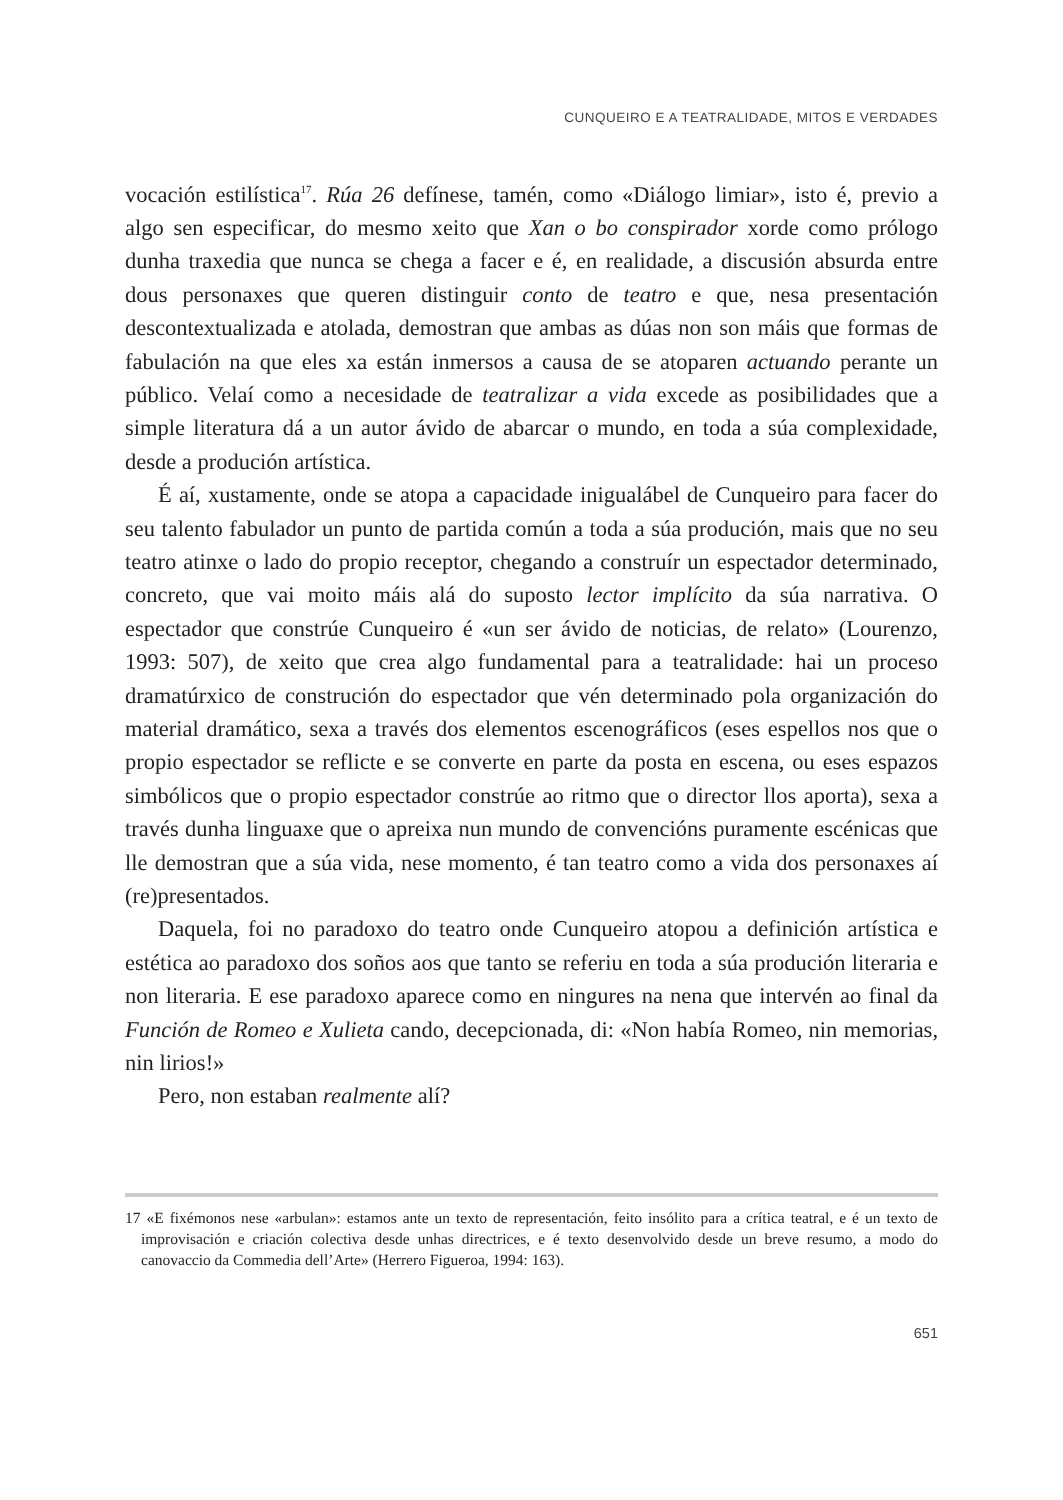CUNQUEIRO E A TEATRALIDADE, MITOS E VERDADES
vocación estilística<sup>17</sup>. Rúa 26 defínese, tamén, como «Diálogo limiar», isto é, previo a algo sen especificar, do mesmo xeito que Xan o bo conspirador xorde como prólogo dunha traxedia que nunca se chega a facer e é, en realidade, a discusión absurda entre dous personaxes que queren distinguir conto de teatro e que, nesa presentación descontextualizada e atolada, demostran que ambas as dúas non son máis que formas de fabulación na que eles xa están inmersos a causa de se atoparen actuando perante un público. Velaí como a necesidade de teatralizar a vida excede as posibilidades que a simple literatura dá a un autor ávido de abarcar o mundo, en toda a súa complexidade, desde a produción artística.
É aí, xustamente, onde se atopa a capacidade inigualábel de Cunqueiro para facer do seu talento fabulador un punto de partida común a toda a súa produción, mais que no seu teatro atinxe o lado do propio receptor, chegando a construír un espectador determinado, concreto, que vai moito máis alá do suposto lector implícito da súa narrativa. O espectador que constrúe Cunqueiro é «un ser ávido de noticias, de relato» (Lourenzo, 1993: 507), de xeito que crea algo fundamental para a teatralidade: hai un proceso dramatúrxico de construción do espectador que vén determinado pola organización do material dramático, sexa a través dos elementos escenográficos (eses espellos nos que o propio espectador se reflicte e se converte en parte da posta en escena, ou eses espazos simbólicos que o propio espectador constrúe ao ritmo que o director llos aporta), sexa a través dunha linguaxe que o apreixa nun mundo de convencións puramente escénicas que lle demostran que a súa vida, nese momento, é tan teatro como a vida dos personaxes aí (re)presentados.
Daquela, foi no paradoxo do teatro onde Cunqueiro atopou a definición artística e estética ao paradoxo dos soños aos que tanto se referiu en toda a súa produción literaria e non literaria. E ese paradoxo aparece como en ningures na nena que intervén ao final da Función de Romeo e Xulieta cando, decepcionada, di: «Non había Romeo, nin memorias, nin lirios!»
Pero, non estaban realmente alí?
17 «E fixémonos nese «arbulan»: estamos ante un texto de representación, feito insólito para a crítica teatral, e é un texto de improvisación e criación colectiva desde unhas directrices, e é texto desenvolvido desde un breve resumo, a modo do canovaccio da Commedia dell’Arte» (Herrero Figueroa, 1994: 163).
651